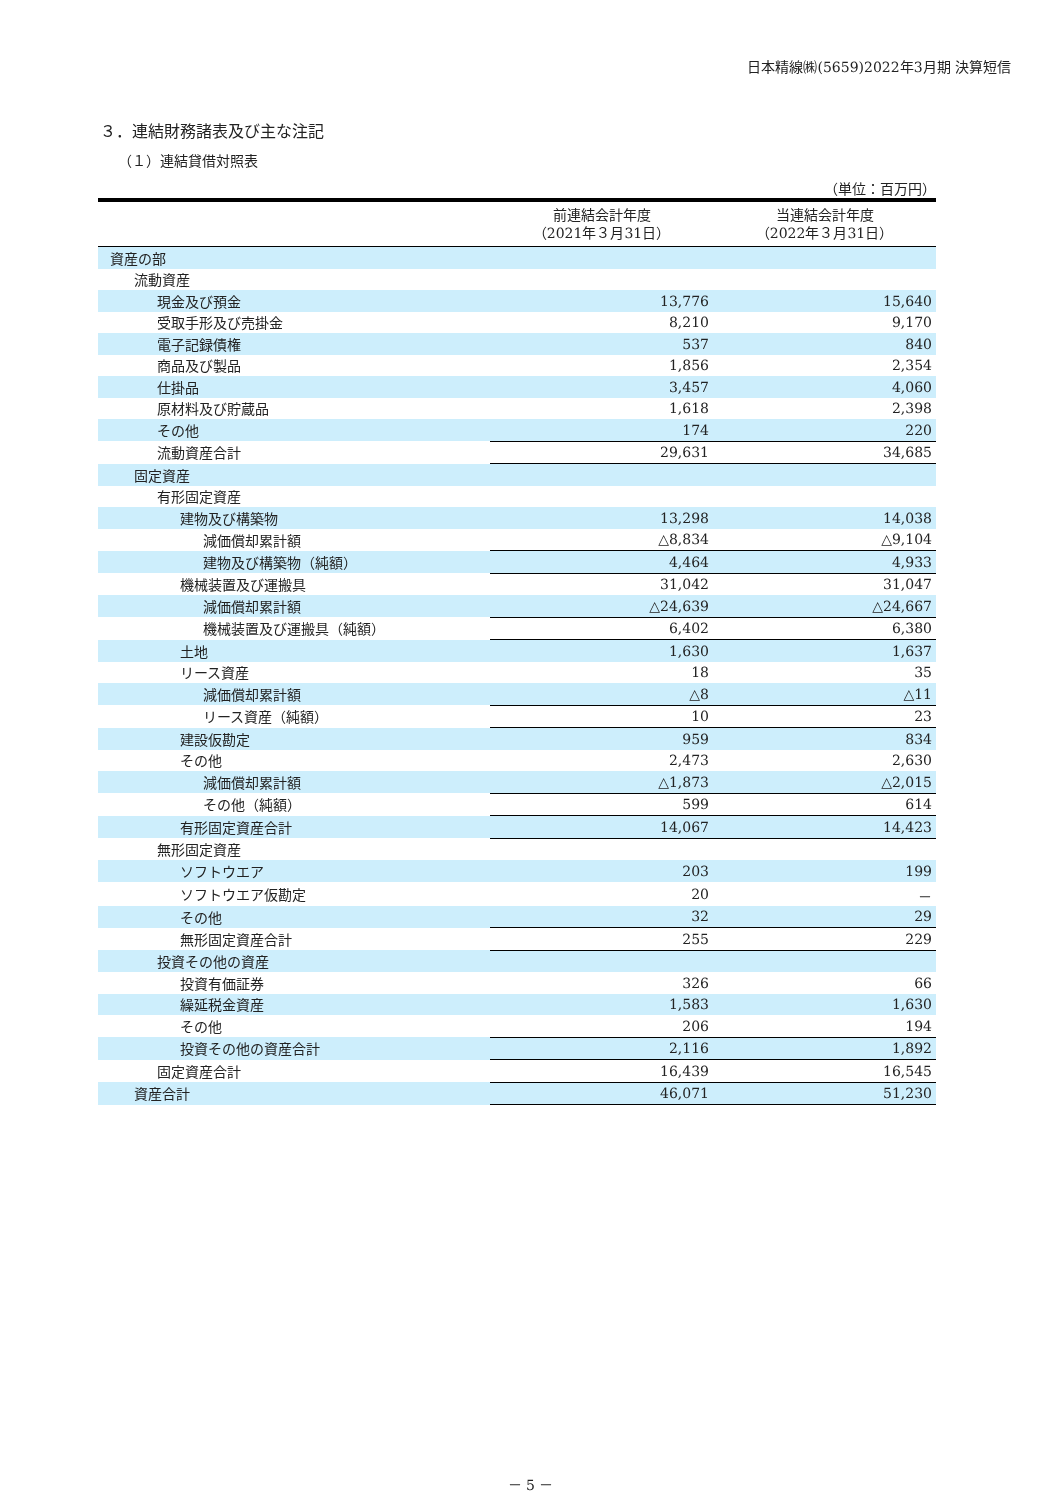日本精線㈱(5659)2022年3月期 決算短信
３．連結財務諸表及び主な注記
（１）連結貸借対照表
（単位：百万円）
| | 前連結会計年度 （2021年３月31日） | 当連結会計年度 （2022年３月31日） |
| --- | --- | --- |
| 資産の部 | | |
| 流動資産 | | |
| 現金及び預金 | 13,776 | 15,640 |
| 受取手形及び売掛金 | 8,210 | 9,170 |
| 電子記録債権 | 537 | 840 |
| 商品及び製品 | 1,856 | 2,354 |
| 仕掛品 | 3,457 | 4,060 |
| 原材料及び貯蔵品 | 1,618 | 2,398 |
| その他 | 174 | 220 |
| 流動資産合計 | 29,631 | 34,685 |
| 固定資産 | | |
| 有形固定資産 | | |
| 建物及び構築物 | 13,298 | 14,038 |
| 減価償却累計額 | △8,834 | △9,104 |
| 建物及び構築物（純額） | 4,464 | 4,933 |
| 機械装置及び運搬具 | 31,042 | 31,047 |
| 減価償却累計額 | △24,639 | △24,667 |
| 機械装置及び運搬具（純額） | 6,402 | 6,380 |
| 土地 | 1,630 | 1,637 |
| リース資産 | 18 | 35 |
| 減価償却累計額 | △8 | △11 |
| リース資産（純額） | 10 | 23 |
| 建設仮勘定 | 959 | 834 |
| その他 | 2,473 | 2,630 |
| 減価償却累計額 | △1,873 | △2,015 |
| その他（純額） | 599 | 614 |
| 有形固定資産合計 | 14,067 | 14,423 |
| 無形固定資産 | | |
| ソフトウエア | 203 | 199 |
| ソフトウエア仮勘定 | 20 | － |
| その他 | 32 | 29 |
| 無形固定資産合計 | 255 | 229 |
| 投資その他の資産 | | |
| 投資有価証券 | 326 | 66 |
| 繰延税金資産 | 1,583 | 1,630 |
| その他 | 206 | 194 |
| 投資その他の資産合計 | 2,116 | 1,892 |
| 固定資産合計 | 16,439 | 16,545 |
| 資産合計 | 46,071 | 51,230 |
－ 5 －